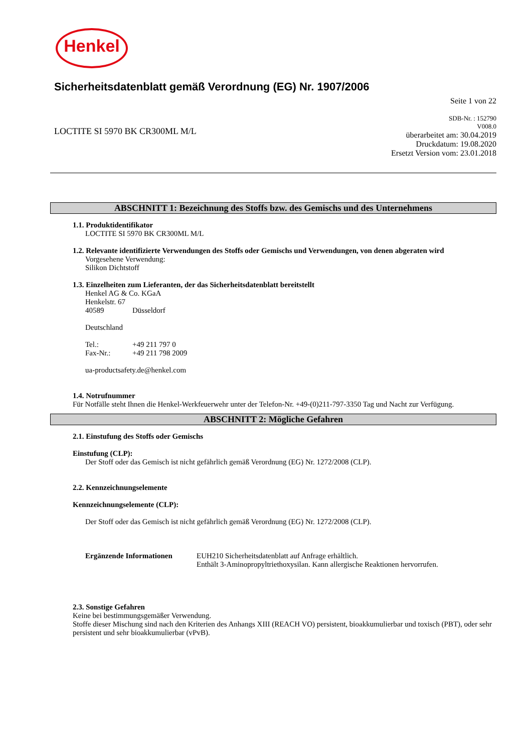Henkel
Sicherheitsdatenblatt gemäß Verordnung (EG) Nr. 1907/2006
Seite 1 von 22
LOCTITE SI 5970 BK CR300ML M/L
SDB-Nr. : 152790
V008.0
überarbeitet am: 30.04.2019
Druckdatum: 19.08.2020
Ersetzt Version vom: 23.01.2018
ABSCHNITT 1: Bezeichnung des Stoffs bzw. des Gemischs und des Unternehmens
1.1. Produktidentifikator
LOCTITE SI 5970 BK CR300ML M/L
1.2. Relevante identifizierte Verwendungen des Stoffs oder Gemischs und Verwendungen, von denen abgeraten wird
Vorgesehene Verwendung:
Silikon Dichtstoff
1.3. Einzelheiten zum Lieferanten, der das Sicherheitsdatenblatt bereitstellt
Henkel AG & Co. KGaA
Henkelstr. 67
40589 Düsseldorf
Deutschland
Tel.: +49 211 797 0
Fax-Nr.: +49 211 798 2009
ua-productsafety.de@henkel.com
1.4. Notrufnummer
Für Notfälle steht Ihnen die Henkel-Werkfeuerwehr unter der Telefon-Nr. +49-(0)211-797-3350 Tag und Nacht zur Verfügung.
ABSCHNITT 2: Mögliche Gefahren
2.1. Einstufung des Stoffs oder Gemischs
Einstufung (CLP):
Der Stoff oder das Gemisch ist nicht gefährlich gemäß Verordnung (EG) Nr. 1272/2008 (CLP).
2.2. Kennzeichnungselemente
Kennzeichnungselemente (CLP):
Der Stoff oder das Gemisch ist nicht gefährlich gemäß Verordnung (EG) Nr. 1272/2008 (CLP).
Ergänzende Informationen EUH210 Sicherheitsdatenblatt auf Anfrage erhältlich.
Enthält 3-Aminopropyltriethoxysilan. Kann allergische Reaktionen hervorrufen.
2.3. Sonstige Gefahren
Keine bei bestimmungsgemäßer Verwendung.
Stoffe dieser Mischung sind nach den Kriterien des Anhangs XIII (REACH VO) persistent, bioakkumulierbar und toxisch (PBT), oder sehr persistent und sehr bioakkumulierbar (vPvB).